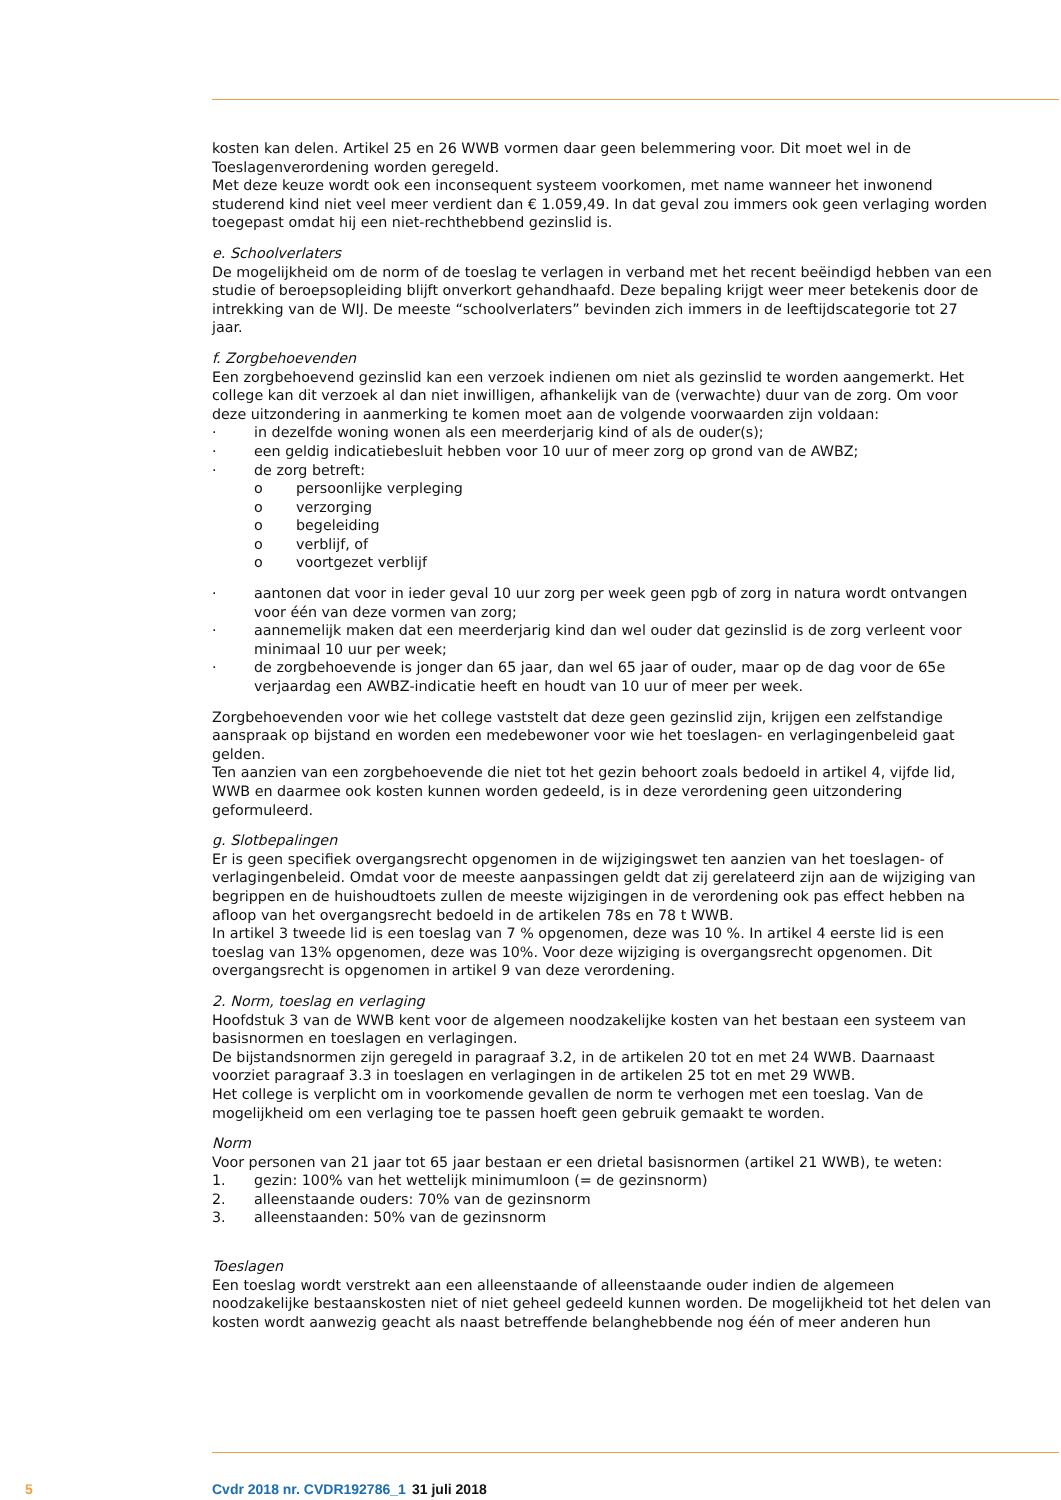kosten kan delen. Artikel 25 en 26 WWB vormen daar geen belemmering voor. Dit moet wel in de Toeslagenverordening worden geregeld.
Met deze keuze wordt ook een inconsequent systeem voorkomen, met name wanneer het inwonend studerend kind niet veel meer verdient dan € 1.059,49. In dat geval zou immers ook geen verlaging worden toegepast omdat hij een niet-rechthebbend gezinslid is.
e. Schoolverlaters
De mogelijkheid om de norm of de toeslag te verlagen in verband met het recent beëindigd hebben van een studie of beroepsopleiding blijft onverkort gehandhaafd. Deze bepaling krijgt weer meer betekenis door de intrekking van de WIJ. De meeste “schoolverlaters” bevinden zich immers in de leeftijdscategorie tot 27 jaar.
f. Zorgbehoevenden
Een zorgbehoevend gezinslid kan een verzoek indienen om niet als gezinslid te worden aangemerkt. Het college kan dit verzoek al dan niet inwilligen, afhankelijk van de (verwachte) duur van de zorg. Om voor deze uitzondering in aanmerking te komen moet aan de volgende voorwaarden zijn voldaan:
· in dezelfde woning wonen als een meerderjarig kind of als de ouder(s);
· een geldig indicatiebesluit hebben voor 10 uur of meer zorg op grond van de AWBZ;
· de zorg betreft:
o persoonlijke verpleging
o verzorging
o begeleiding
o verblijf, of
o voortgezet verblijf
· aantonen dat voor in ieder geval 10 uur zorg per week geen pgb of zorg in natura wordt ontvangen voor één van deze vormen van zorg;
· aannemelijk maken dat een meerderjarig kind dan wel ouder dat gezinslid is de zorg verleent voor minimaal 10 uur per week;
· de zorgbehoevende is jonger dan 65 jaar, dan wel 65 jaar of ouder, maar op de dag voor de 65e verjaardag een AWBZ-indicatie heeft en houdt van 10 uur of meer per week.
Zorgbehoevenden voor wie het college vaststelt dat deze geen gezinslid zijn, krijgen een zelfstandige aanspraak op bijstand en worden een medebewoner voor wie het toeslagen- en verlagingenbeleid gaat gelden.
Ten aanzien van een zorgbehoevende die niet tot het gezin behoort zoals bedoeld in artikel 4, vijfde lid, WWB en daarmee ook kosten kunnen worden gedeeld, is in deze verordening geen uitzondering geformuleerd.
g. Slotbepalingen
Er is geen specifiek overgangsrecht opgenomen in de wijzigingswet ten aanzien van het toeslagen- of verlagingenbeleid. Omdat voor de meeste aanpassingen geldt dat zij gerelateerd zijn aan de wijziging van begrippen en de huishoudtoets zullen de meeste wijzigingen in de verordening ook pas effect hebben na afloop van het overgangsrecht bedoeld in de artikelen 78s en 78 t WWB.
In artikel 3 tweede lid is een toeslag van 7 % opgenomen, deze was 10 %. In artikel 4 eerste lid is een toeslag van 13% opgenomen, deze was 10%. Voor deze wijziging is overgangsrecht opgenomen. Dit overgangsrecht is opgenomen in artikel 9 van deze verordening.
2. Norm, toeslag en verlaging
Hoofdstuk 3 van de WWB kent voor de algemeen noodzakelijke kosten van het bestaan een systeem van basisnormen en toeslagen en verlagingen.
De bijstandsnormen zijn geregeld in paragraaf 3.2, in de artikelen 20 tot en met 24 WWB. Daarnaast voorziet paragraaf 3.3 in toeslagen en verlagingen in de artikelen 25 tot en met 29 WWB.
Het college is verplicht om in voorkomende gevallen de norm te verhogen met een toeslag. Van de mogelijkheid om een verlaging toe te passen hoeft geen gebruik gemaakt te worden.
Norm
Voor personen van 21 jaar tot 65 jaar bestaan er een drietal basisnormen (artikel 21 WWB), te weten:
1. gezin: 100% van het wettelijk minimumloon (= de gezinsnorm)
2. alleenstaande ouders: 70% van de gezinsnorm
3. alleenstaanden: 50% van de gezinsnorm
Toeslagen
Een toeslag wordt verstrekt aan een alleenstaande of alleenstaande ouder indien de algemeen noodzakelijke bestaanskosten niet of niet geheel gedeeld kunnen worden. De mogelijkheid tot het delen van kosten wordt aanwezig geacht als naast betreffende belanghebbende nog één of meer anderen hun
5 Cvdr 2018 nr. CVDR192786_1 31 juli 2018